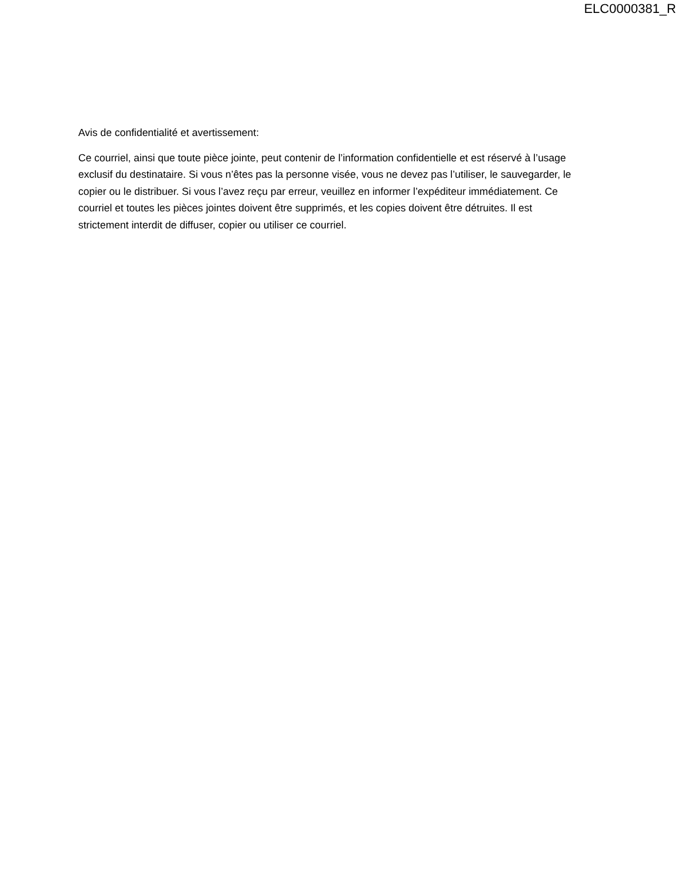ELC0000381_R
Avis de confidentialité et avertissement:
Ce courriel, ainsi que toute pièce jointe, peut contenir de l’information confidentielle et est réservé à l’usage exclusif du destinataire. Si vous n’êtes pas la personne visée, vous ne devez pas l’utiliser, le sauvegarder, le copier ou le distribuer. Si vous l’avez reçu par erreur, veuillez en informer l’expéditeur immédiatement. Ce courriel et toutes les pièces jointes doivent être supprimés, et les copies doivent être détruites. Il est strictement interdit de diffuser, copier ou utiliser ce courriel.